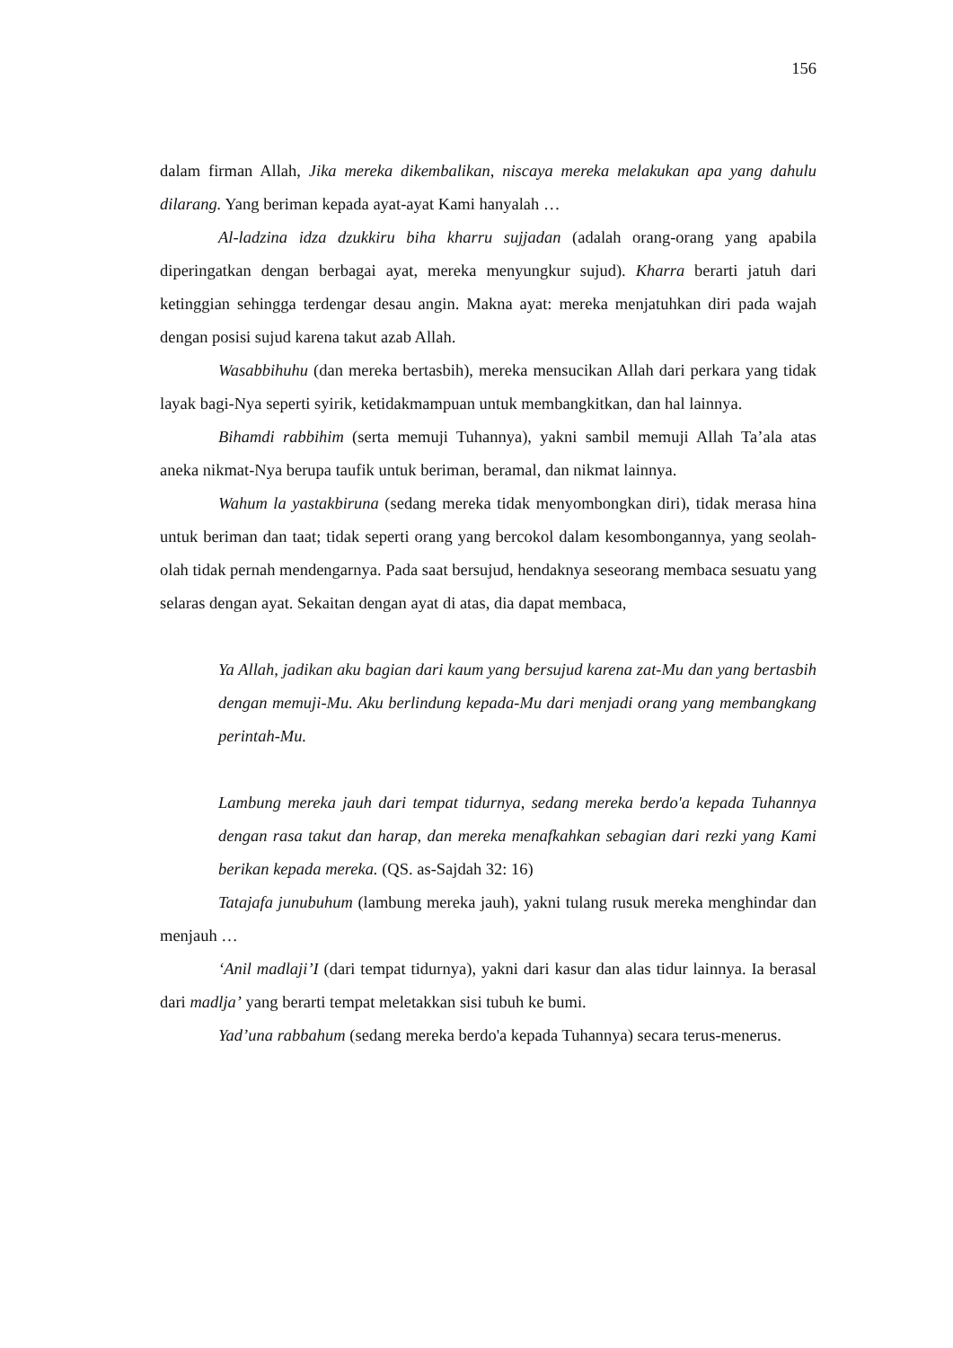156
dalam firman Allah, Jika mereka dikembalikan, niscaya mereka melakukan apa yang dahulu dilarang. Yang beriman kepada ayat-ayat Kami hanyalah …
Al-ladzina idza dzukkiru biha kharru sujjadan (adalah orang-orang yang apabila diperingatkan dengan berbagai ayat, mereka menyungkur sujud). Kharra berarti jatuh dari ketinggian sehingga terdengar desau angin. Makna ayat: mereka menjatuhkan diri pada wajah dengan posisi sujud karena takut azab Allah.
Wasabbihuhu (dan mereka bertasbih), mereka mensucikan Allah dari perkara yang tidak layak bagi-Nya seperti syirik, ketidakmampuan untuk membangkitkan, dan hal lainnya.
Bihamdi rabbihim (serta memuji Tuhannya), yakni sambil memuji Allah Ta’ala atas aneka nikmat-Nya berupa taufik untuk beriman, beramal, dan nikmat lainnya.
Wahum la yastakbiruna (sedang mereka tidak menyombongkan diri), tidak merasa hina untuk beriman dan taat; tidak seperti orang yang bercokol dalam kesombongannya, yang seolah-olah tidak pernah mendengarnya. Pada saat bersujud, hendaknya seseorang membaca sesuatu yang selaras dengan ayat. Sekaitan dengan ayat di atas, dia dapat membaca,
Ya Allah, jadikan aku bagian dari kaum yang bersujud karena zat-Mu dan yang bertasbih dengan memuji-Mu. Aku berlindung kepada-Mu dari menjadi orang yang membangkang perintah-Mu.
Lambung mereka jauh dari tempat tidurnya, sedang mereka berdo'a kepada Tuhannya dengan rasa takut dan harap, dan mereka menafkahkan sebagian dari rezki yang Kami berikan kepada mereka. (QS. as-Sajdah 32: 16)
Tatajafa junubuhum (lambung mereka jauh), yakni tulang rusuk mereka menghindar dan menjauh …
‘Anil madlaji’I (dari tempat tidurnya), yakni dari kasur dan alas tidur lainnya. Ia berasal dari madlja’ yang berarti tempat meletakkan sisi tubuh ke bumi.
Yad’una rabbahum (sedang mereka berdo'a kepada Tuhannya) secara terus-menerus.